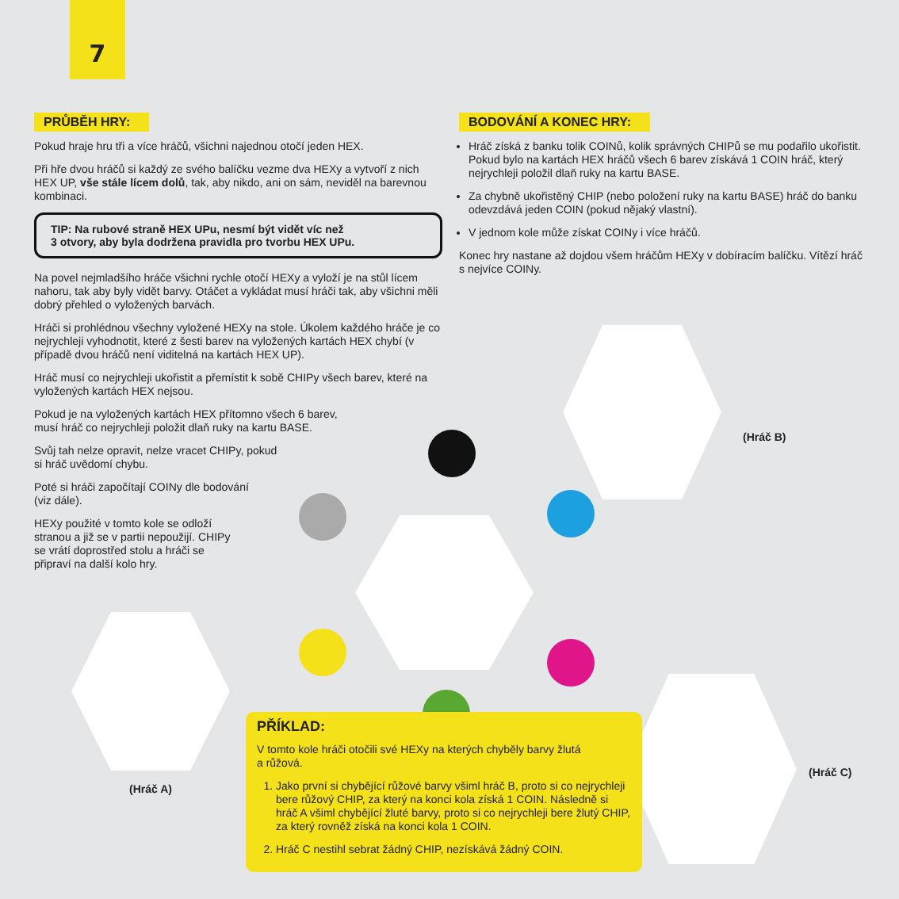7
PRŮBĚH HRY:
Pokud hraje hru tři a více hráčů, všichni najednou otočí jeden HEX.
Při hře dvou hráčů si každý ze svého balíčku vezme dva HEXy a vytvoří z nich HEX UP, vše stále lícem dolů, tak, aby nikdo, ani on sám, neviděl na barevnou kombinaci.
TIP: Na rubové straně HEX UPu, nesmí být vidět víc než
3 otvory, aby byla dodržena pravidla pro tvorbu HEX UPu.
Na povel nejmladšího hráče všichni rychle otočí HEXy a vyloží je na stůl lícem nahoru, tak aby byly vidět barvy. Otáčet a vykládat musí hráči tak, aby všichni měli dobrý přehled o vyložených barvách.
Hráči si prohlédnou všechny vyložené HEXy na stole. Úkolem každého hráče je co nejrychleji vyhodnotit, které z šesti barev na vyložených kartách HEX chybí (v případě dvou hráčů není viditelná na kartách HEX UP).
Hráč musí co nejrychleji ukořistit a přemístit k sobě CHIPy všech barev, které na vyložených kartách HEX nejsou.
Pokud je na vyložených kartách HEX přítomno všech 6 barev,
musí hráč co nejrychleji položit dlaň ruky na kartu BASE.
Svůj tah nelze opravit, nelze vracet CHIPy, pokud
si hráč uvědomí chybu.
Poté si hráči započítají COINy dle bodování
(viz dále).
HEXy použité v tomto kole se odloží
stranou a již se v partii nepoužijí. CHIPy
se vrátí doprostřed stolu a hráči se
připraví na další kolo hry.
BODOVÁNÍ A KONEC HRY:
Hráč získá z banku tolik COINů, kolik správných CHIPů se mu podařilo ukořistit. Pokud bylo na kartách HEX hráčů všech 6 barev získává 1 COIN hráč, který nejrychleji položil dlaň ruky na kartu BASE.
Za chybně ukořistěný CHIP (nebo položení ruky na kartu BASE) hráč do banku odevzdává jeden COIN (pokud nějaký vlastní).
V jednom kole může získat COINy i více hráčů.
Konec hry nastane až dojdou všem hráčům HEXy v dobíracím balíčku. Vítězí hráč s nejvíce COINy.
(Hráč B)
(Hráč A)
(Hráč C)
PŘÍKLAD:
V tomto kole hráči otočili své HEXy na kterých chyběly barvy žlutá
a růžová.
1. Jako první si chybějící růžové barvy všiml hráč B, proto si co nejrychleji bere růžový CHIP, za který na konci kola získá 1 COIN. Následně si hráč A všiml chybějící žluté barvy, proto si co nejrychleji bere žlutý CHIP, za který rovněž získá na konci kola 1 COIN.
2. Hráč C nestihl sebrat žádný CHIP, nezískává žádný COIN.